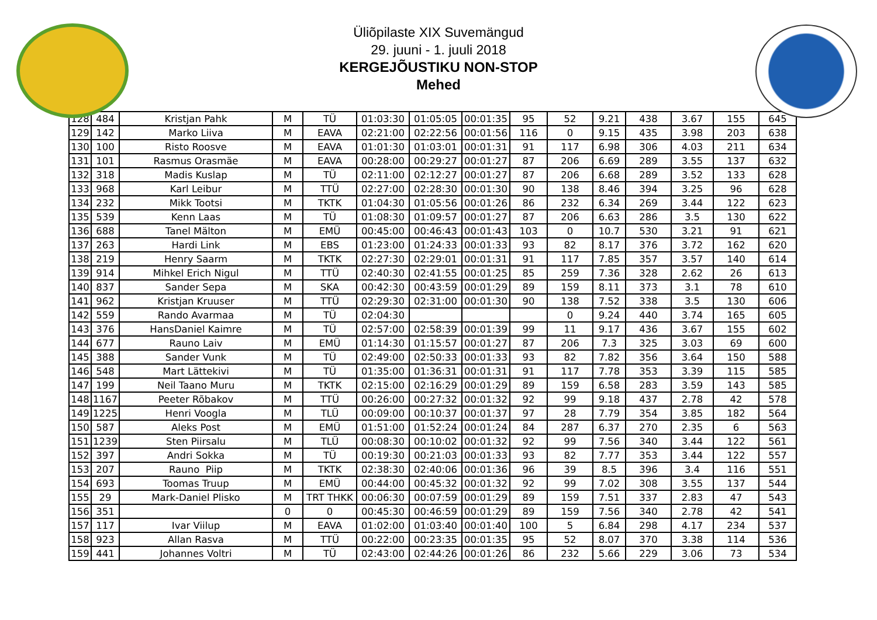Üliõpilaste XIX Suvemängud
29. juuni - 1. juuli 2018
KERGEJÕUSTIKU NON-STOP
Mehed
| 128 | 484 | Kristjan Pahk | M | TÜ | 01:03:30 | 01:05:05 | 00:01:35 | 95 | 52 | 9.21 | 438 | 3.67 | 155 | 645 |
| 129 | 142 | Marko Liiva | M | EAVA | 02:21:00 | 02:22:56 | 00:01:56 | 116 | 0 | 9.15 | 435 | 3.98 | 203 | 638 |
| 130 | 100 | Risto Roosve | M | EAVA | 01:01:30 | 01:03:01 | 00:01:31 | 91 | 117 | 6.98 | 306 | 4.03 | 211 | 634 |
| 131 | 101 | Rasmus Orasmäe | M | EAVA | 00:28:00 | 00:29:27 | 00:01:27 | 87 | 206 | 6.69 | 289 | 3.55 | 137 | 632 |
| 132 | 318 | Madis Kuslap | M | TÜ | 02:11:00 | 02:12:27 | 00:01:27 | 87 | 206 | 6.68 | 289 | 3.52 | 133 | 628 |
| 133 | 968 | Karl Leibur | M | TTÜ | 02:27:00 | 02:28:30 | 00:01:30 | 90 | 138 | 8.46 | 394 | 3.25 | 96 | 628 |
| 134 | 232 | Mikk Tootsi | M | TKTK | 01:04:30 | 01:05:56 | 00:01:26 | 86 | 232 | 6.34 | 269 | 3.44 | 122 | 623 |
| 135 | 539 | Kenn Laas | M | TÜ | 01:08:30 | 01:09:57 | 00:01:27 | 87 | 206 | 6.63 | 286 | 3.5 | 130 | 622 |
| 136 | 688 | Tanel Mälton | M | EMÜ | 00:45:00 | 00:46:43 | 00:01:43 | 103 | 0 | 10.7 | 530 | 3.21 | 91 | 621 |
| 137 | 263 | Hardi Link | M | EBS | 01:23:00 | 01:24:33 | 00:01:33 | 93 | 82 | 8.17 | 376 | 3.72 | 162 | 620 |
| 138 | 219 | Henry Saarm | M | TKTK | 02:27:30 | 02:29:01 | 00:01:31 | 91 | 117 | 7.85 | 357 | 3.57 | 140 | 614 |
| 139 | 914 | Mihkel Erich Nigul | M | TTÜ | 02:40:30 | 02:41:55 | 00:01:25 | 85 | 259 | 7.36 | 328 | 2.62 | 26 | 613 |
| 140 | 837 | Sander Sepa | M | SKA | 00:42:30 | 00:43:59 | 00:01:29 | 89 | 159 | 8.11 | 373 | 3.1 | 78 | 610 |
| 141 | 962 | Kristjan Kruuser | M | TTÜ | 02:29:30 | 02:31:00 | 00:01:30 | 90 | 138 | 7.52 | 338 | 3.5 | 130 | 606 |
| 142 | 559 | Rando Avarmaa | M | TÜ | 02:04:30 | | | | 0 | 9.24 | 440 | 3.74 | 165 | 605 |
| 143 | 376 | HansDaniel Kaimre | M | TÜ | 02:57:00 | 02:58:39 | 00:01:39 | 99 | 11 | 9.17 | 436 | 3.67 | 155 | 602 |
| 144 | 677 | Rauno Laiv | M | EMÜ | 01:14:30 | 01:15:57 | 00:01:27 | 87 | 206 | 7.3 | 325 | 3.03 | 69 | 600 |
| 145 | 388 | Sander Vunk | M | TÜ | 02:49:00 | 02:50:33 | 00:01:33 | 93 | 82 | 7.82 | 356 | 3.64 | 150 | 588 |
| 146 | 548 | Mart Lättekivi | M | TÜ | 01:35:00 | 01:36:31 | 00:01:31 | 91 | 117 | 7.78 | 353 | 3.39 | 115 | 585 |
| 147 | 199 | Neil Taano Muru | M | TKTK | 02:15:00 | 02:16:29 | 00:01:29 | 89 | 159 | 6.58 | 283 | 3.59 | 143 | 585 |
| 148 | 1167 | Peeter Rõbakov | M | TTÜ | 00:26:00 | 00:27:32 | 00:01:32 | 92 | 99 | 9.18 | 437 | 2.78 | 42 | 578 |
| 149 | 1225 | Henri Voogla | M | TLÜ | 00:09:00 | 00:10:37 | 00:01:37 | 97 | 28 | 7.79 | 354 | 3.85 | 182 | 564 |
| 150 | 587 | Aleks Post | M | EMÜ | 01:51:00 | 01:52:24 | 00:01:24 | 84 | 287 | 6.37 | 270 | 2.35 | 6 | 563 |
| 151 | 1239 | Sten Piirsalu | M | TLÜ | 00:08:30 | 00:10:02 | 00:01:32 | 92 | 99 | 7.56 | 340 | 3.44 | 122 | 561 |
| 152 | 397 | Andri Sokka | M | TÜ | 00:19:30 | 00:21:03 | 00:01:33 | 93 | 82 | 7.77 | 353 | 3.44 | 122 | 557 |
| 153 | 207 | Rauno Piip | M | TKTK | 02:38:30 | 02:40:06 | 00:01:36 | 96 | 39 | 8.5 | 396 | 3.4 | 116 | 551 |
| 154 | 693 | Toomas Truup | M | EMÜ | 00:44:00 | 00:45:32 | 00:01:32 | 92 | 99 | 7.02 | 308 | 3.55 | 137 | 544 |
| 155 | 29 | Mark-Daniel Plisko | M | TRT THKK | 00:06:30 | 00:07:59 | 00:01:29 | 89 | 159 | 7.51 | 337 | 2.83 | 47 | 543 |
| 156 | 351 | | 0 | 0 | 00:45:30 | 00:46:59 | 00:01:29 | 89 | 159 | 7.56 | 340 | 2.78 | 42 | 541 |
| 157 | 117 | Ivar Viilup | M | EAVA | 01:02:00 | 01:03:40 | 00:01:40 | 100 | 5 | 6.84 | 298 | 4.17 | 234 | 537 |
| 158 | 923 | Allan Rasva | M | TTÜ | 00:22:00 | 00:23:35 | 00:01:35 | 95 | 52 | 8.07 | 370 | 3.38 | 114 | 536 |
| 159 | 441 | Johannes Voltri | M | TÜ | 02:43:00 | 02:44:26 | 00:01:26 | 86 | 232 | 5.66 | 229 | 3.06 | 73 | 534 |